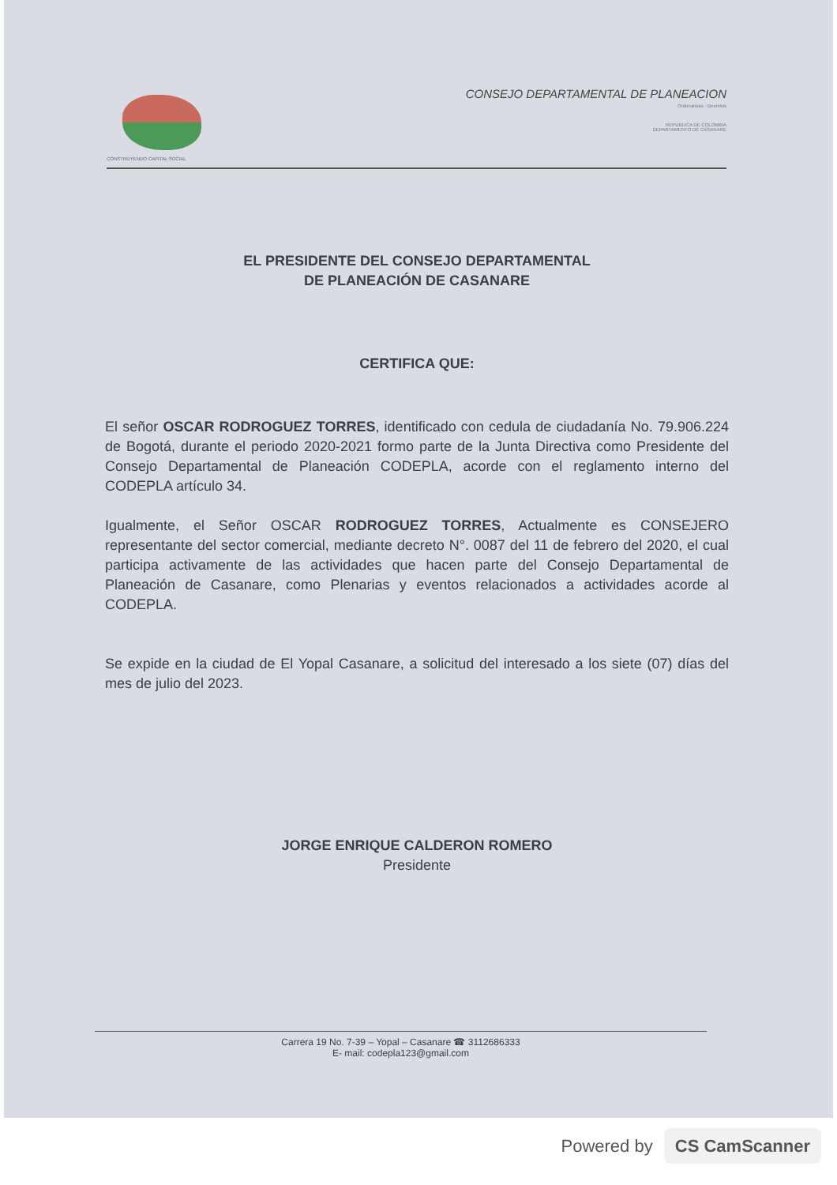CONSTRUYENDO CAPITAL SOCIAL
CONSEJO DEPARTAMENTAL DE PLANEACION
Ordenanzas · Decretos
REPUBLICA DE COLOMBIA
DEPARTAMENTO DE CASANARE
EL PRESIDENTE DEL CONSEJO DEPARTAMENTAL
DE PLANEACIÓN DE CASANARE
CERTIFICA QUE:
El señor OSCAR RODROGUEZ TORRES, identificado con cedula de ciudadanía No. 79.906.224 de Bogotá, durante el periodo 2020-2021 formo parte de la Junta Directiva como Presidente del Consejo Departamental de Planeación CODEPLA, acorde con el reglamento interno del CODEPLA artículo 34.
Igualmente, el Señor OSCAR RODROGUEZ TORRES, Actualmente es CONSEJERO representante del sector comercial, mediante decreto N°. 0087 del 11 de febrero del 2020, el cual participa activamente de las actividades que hacen parte del Consejo Departamental de Planeación de Casanare, como Plenarias y eventos relacionados a actividades acorde al CODEPLA.
Se expide en la ciudad de El Yopal Casanare, a solicitud del interesado a los siete (07) días del mes de julio del 2023.
JORGE ENRIQUE CALDERON ROMERO
Presidente
Carrera 19 No. 7-39 – Yopal – Casanare ☎ 3112686333
E- mail: codepla123@gmail.com
Powered by CS CamScanner